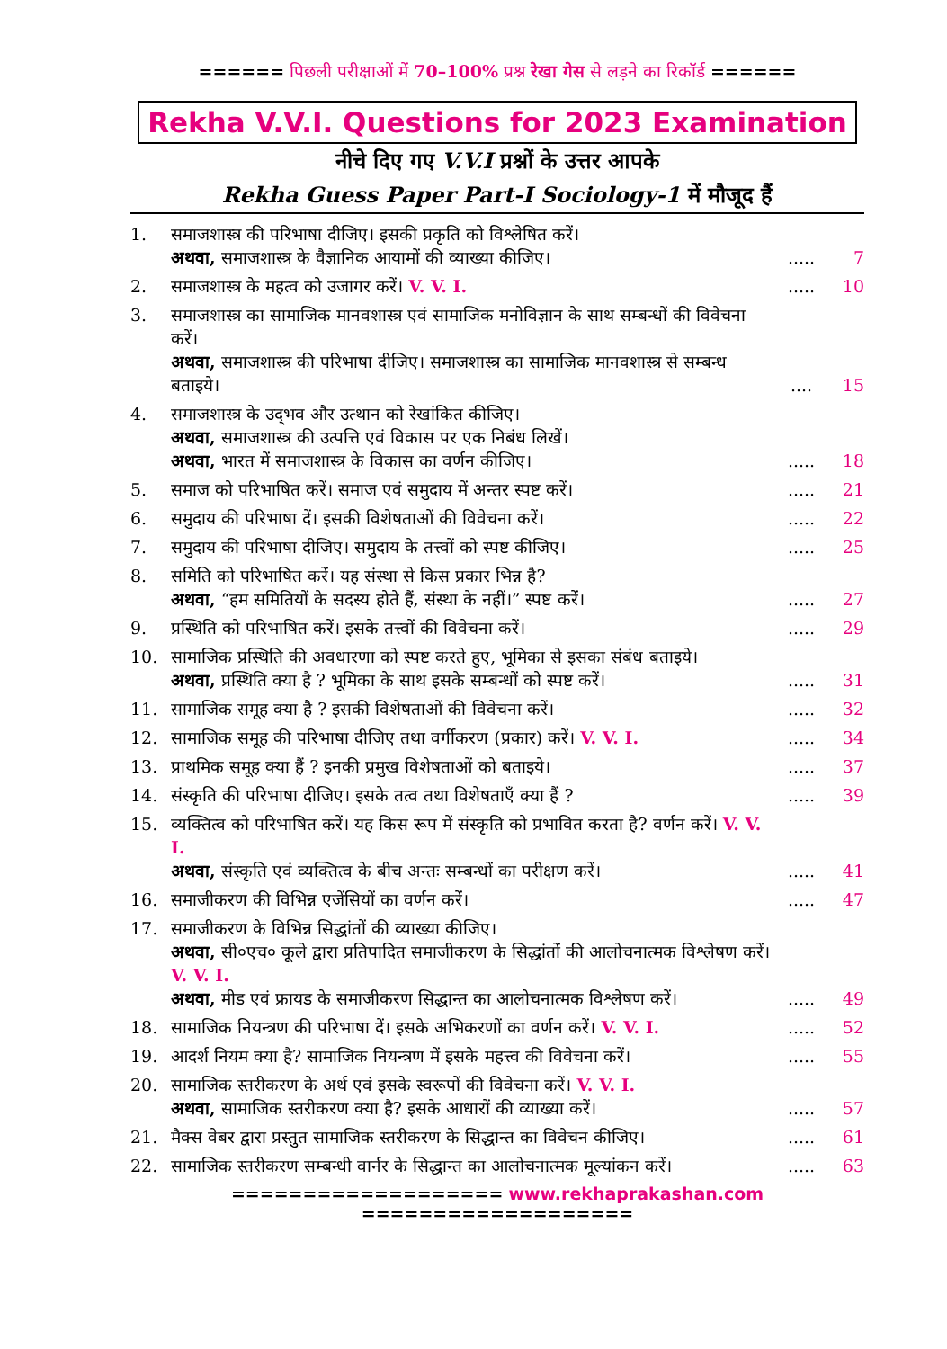====== पिछली परीक्षाओं में 70–100% प्रश्न रेखा गेस से लड़ने का रिकॉर्ड ======
Rekha V.V.I. Questions for 2023 Examination
नीचे दिए गए V.V.I प्रश्नों के उत्तर आपके
Rekha Guess Paper Part-I Sociology-1 में मौजूद हैं
| 1. | समाजशास्त्र की परिभाषा दीजिए। इसकी प्रकृति को विश्लेषित करें। अथवा, समाजशास्त्र के वैज्ञानिक आयामों की व्याख्या कीजिए। | ..... | 7 |
| 2. | समाजशास्त्र के महत्व को उजागर करें। V. V. I. | ..... | 10 |
| 3. | समाजशास्त्र का सामाजिक मानवशास्त्र एवं सामाजिक मनोविज्ञान के साथ सम्बन्धों की विवेचना करें। अथवा, समाजशास्त्र की परिभाषा दीजिए। समाजशास्त्र का सामाजिक मानवशास्त्र से सम्बन्ध बताइये। | .... | 15 |
| 4. | समाजशास्त्र के उद्‌भव और उत्थान को रेखांकित कीजिए। अथवा, समाजशास्त्र की उत्पत्ति एवं विकास पर एक निबंध लिखें। अथवा, भारत में समाजशास्त्र के विकास का वर्णन कीजिए। | ..... | 18 |
| 5. | समाज को परिभाषित करें। समाज एवं समुदाय में अन्तर स्पष्ट करें। | ..... | 21 |
| 6. | समुदाय की परिभाषा दें। इसकी विशेषताओं की विवेचना करें। | ..... | 22 |
| 7. | समुदाय की परिभाषा दीजिए। समुदाय के तत्त्वों को स्पष्ट कीजिए। | ..... | 25 |
| 8. | समिति को परिभाषित करें। यह संस्था से किस प्रकार भिन्न है? अथवा, “हम समितियों के सदस्य होते हैं, संस्था के नहीं।” स्पष्ट करें। | ..... | 27 |
| 9. | प्रस्थिति को परिभाषित करें। इसके तत्त्वों की विवेचना करें। | ..... | 29 |
| 10. | सामाजिक प्रस्थिति की अवधारणा को स्पष्ट करते हुए, भूमिका से इसका संबंध बताइये। अथवा, प्रस्थिति क्या है ? भूमिका के साथ इसके सम्बन्धों को स्पष्ट करें। | ..... | 31 |
| 11. | सामाजिक समूह क्या है ? इसकी विशेषताओं की विवेचना करें। | ..... | 32 |
| 12. | सामाजिक समूह की परिभाषा दीजिए तथा वर्गीकरण (प्रकार) करें। V. V. I. | ..... | 34 |
| 13. | प्राथमिक समूह क्या हैं ? इनकी प्रमुख विशेषताओं को बताइये। | ..... | 37 |
| 14. | संस्कृति की परिभाषा दीजिए। इसके तत्व तथा विशेषताएँ क्या हैं ? | ..... | 39 |
| 15. | व्यक्तित्व को परिभाषित करें। यह किस रूप में संस्कृति को प्रभावित करता है? वर्णन करें। V. V. I. अथवा, संस्कृति एवं व्यक्तित्व के बीच अन्तः सम्बन्धों का परीक्षण करें। | ..... | 41 |
| 16. | समाजीकरण की विभिन्न एजेंसियों का वर्णन करें। | ..... | 47 |
| 17. | समाजीकरण के विभिन्न सिद्धांतों की व्याख्या कीजिए। अथवा, सी०एच० कूले द्वारा प्रतिपादित समाजीकरण के सिद्धांतों की आलोचनात्मक विश्लेषण करें। V. V. I. अथवा, मीड एवं फ्रायड के समाजीकरण सिद्धान्त का आलोचनात्मक विश्लेषण करें। | ..... | 49 |
| 18. | सामाजिक नियन्त्रण की परिभाषा दें। इसके अभिकरणों का वर्णन करें। V. V. I. | ..... | 52 |
| 19. | आदर्श नियम क्या है? सामाजिक नियन्त्रण में इसके महत्त्व की विवेचना करें। | ..... | 55 |
| 20. | सामाजिक स्तरीकरण के अर्थ एवं इसके स्वरूपों की विवेचना करें। V. V. I. अथवा, सामाजिक स्तरीकरण क्या है? इसके आधारों की व्याख्या करें। | ..... | 57 |
| 21. | मैक्स वेबर द्वारा प्रस्तुत सामाजिक स्तरीकरण के सिद्धान्त का विवेचन कीजिए। | ..... | 61 |
| 22. | सामाजिक स्तरीकरण सम्बन्धी वार्नर के सिद्धान्त का आलोचनात्मक मूल्यांकन करें। | ..... | 63 |
=================== www.rekhaprakashan.com ===================